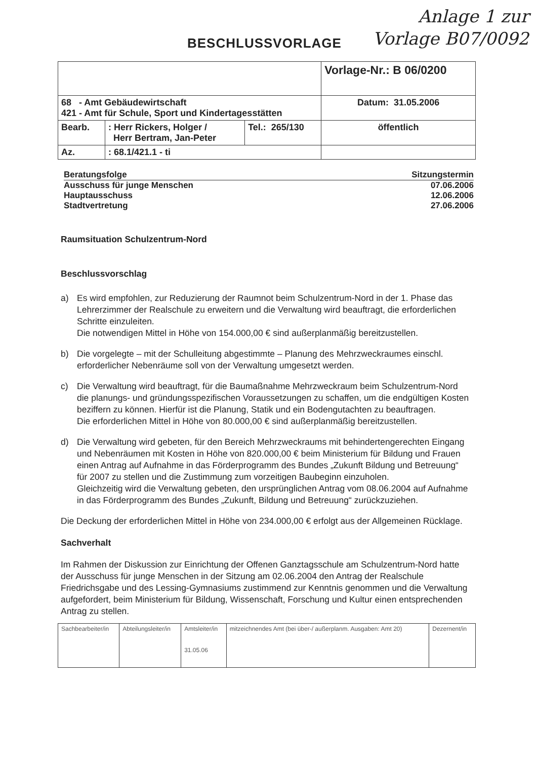Anlage 1 zur
Vorlage B07/0092
BESCHLUSSVORLAGE
| | | | Vorlage-Nr.: B 06/0200 |
| 68 - Amt Gebäudewirtschaft 421 - Amt für Schule, Sport und Kindertagesstätten | | | Datum: 31.05.2006 |
| Bearb. | : Herr Rickers, Holger / Herr Bertram, Jan-Peter | Tel.: 265/130 | öffentlich |
| Az. | : 68.1/421.1 - ti | | |
Beratungsfolge Sitzungstermin
Ausschuss für junge Menschen 07.06.2006
Hauptausschuss 12.06.2006
Stadtvertretung 27.06.2006
Raumsituation Schulzentrum-Nord
Beschlussvorschlag
a) Es wird empfohlen, zur Reduzierung der Raumnot beim Schulzentrum-Nord in der 1. Phase das Lehrerzimmer der Realschule zu erweitern und die Verwaltung wird beauftragt, die erforderlichen Schritte einzuleiten.
Die notwendigen Mittel in Höhe von 154.000,00 € sind außerplanmäßig bereitzustellen.
b) Die vorgelegte – mit der Schulleitung abgestimmte – Planung des Mehrzweckraumes einschl. erforderlicher Nebenräume soll von der Verwaltung umgesetzt werden.
c) Die Verwaltung wird beauftragt, für die Baumaßnahme Mehrzweckraum beim Schulzentrum-Nord die planungs- und gründungsspezifischen Voraussetzungen zu schaffen, um die endgültigen Kosten beziffern zu können. Hierfür ist die Planung, Statik und ein Bodengutachten zu beauftragen.
Die erforderlichen Mittel in Höhe von 80.000,00 € sind außerplanmäßig bereitzustellen.
d) Die Verwaltung wird gebeten, für den Bereich Mehrzweckraums mit behindertengerechten Eingang und Nebenräumen mit Kosten in Höhe von 820.000,00 € beim Ministerium für Bildung und Frauen einen Antrag auf Aufnahme in das Förderprogramm des Bundes „Zukunft Bildung und Betreuung“ für 2007 zu stellen und die Zustimmung zum vorzeitigen Baubeginn einzuholen.
Gleichzeitig wird die Verwaltung gebeten, den ursprünglichen Antrag vom 08.06.2004 auf Aufnahme in das Förderprogramm des Bundes „Zukunft, Bildung und Betreuung“ zurückzuziehen.
Die Deckung der erforderlichen Mittel in Höhe von 234.000,00 € erfolgt aus der Allgemeinen Rücklage.
Sachverhalt
Im Rahmen der Diskussion zur Einrichtung der Offenen Ganztagsschule am Schulzentrum-Nord hatte der Ausschuss für junge Menschen in der Sitzung am 02.06.2004 den Antrag der Realschule Friedrichsgabe und des Lessing-Gymnasiums zustimmend zur Kenntnis genommen und die Verwaltung aufgefordert, beim Ministerium für Bildung, Wissenschaft, Forschung und Kultur einen entsprechenden Antrag zu stellen.
| Sachbearbeiter/in | Abteilungsleiter/in | Amtsleiter/in 31.05.06 | mitzeichnendes Amt (bei über-/ außerplanm. Ausgaben: Amt 20) | Dezernent/in |